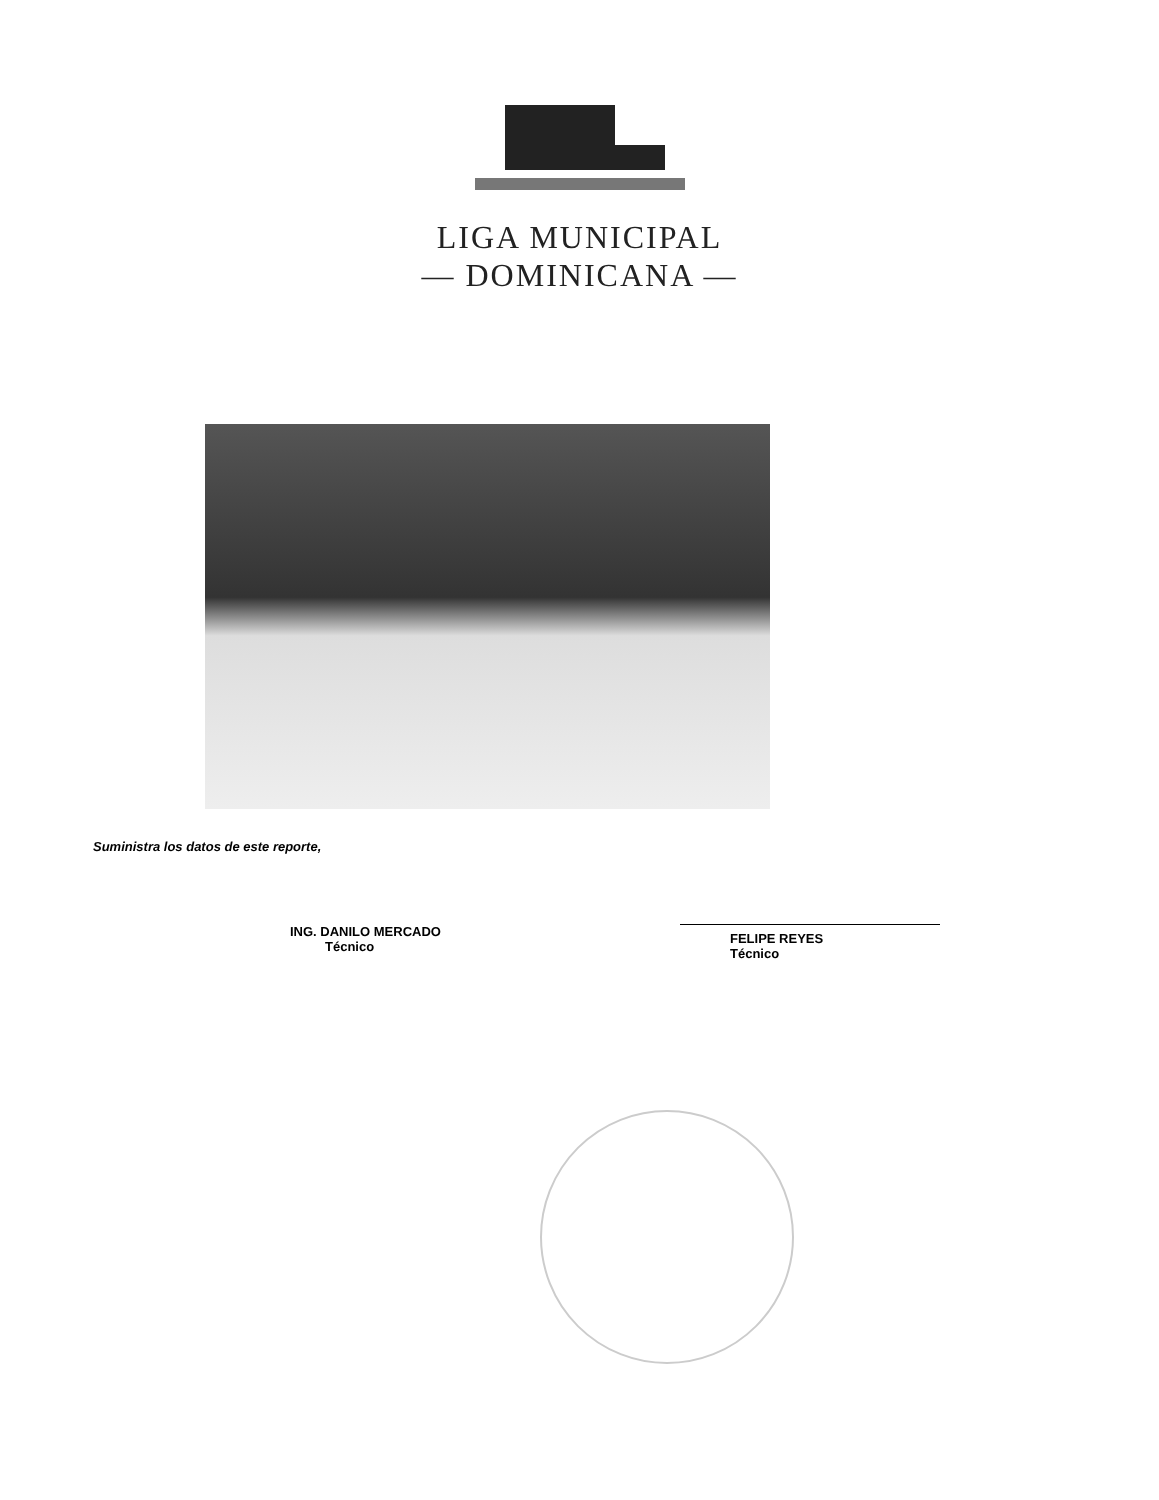LIGA MUNICIPAL
— DOMINICANA —
Suministra los datos de este reporte,
ING. DANILO MERCADO
Técnico
FELIPE REYES
Técnico